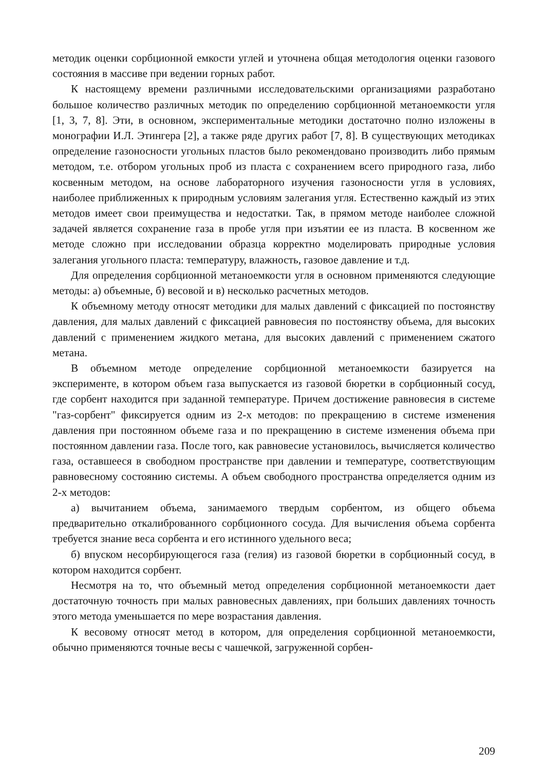методик оценки сорбционной емкости углей и уточнена общая методология оценки газового состояния в массиве при ведении горных работ.
К настоящему времени различными исследовательскими организациями разработано большое количество различных методик по определению сорбционной метаноемкости угля [1, 3, 7, 8]. Эти, в основном, экспериментальные методики достаточно полно изложены в монографии И.Л. Этингера [2], а также ряде других работ [7, 8]. В существующих методиках определение газоносности угольных пластов было рекомендовано производить либо прямым методом, т.е. отбором угольных проб из пласта с сохранением всего природного газа, либо косвенным методом, на основе лабораторного изучения газоносности угля в условиях, наиболее приближенных к природным условиям залегания угля. Естественно каждый из этих методов имеет свои преимущества и недостатки. Так, в прямом методе наиболее сложной задачей является сохранение газа в пробе угля при изъятии ее из пласта. В косвенном же методе сложно при исследовании образца корректно моделировать природные условия залегания угольного пласта: температуру, влажность, газовое давление и т.д.
Для определения сорбционной метаноемкости угля в основном применяются следующие методы: а) объемные, б) весовой и в) несколько расчетных методов.
К объемному методу относят методики для малых давлений с фиксацией по постоянству давления, для малых давлений с фиксацией равновесия по постоянству объема, для высоких давлений с применением жидкого метана, для высоких давлений с применением сжатого метана.
В объемном методе определение сорбционной метаноемкости базируется на эксперименте, в котором объем газа выпускается из газовой бюретки в сорбционный сосуд, где сорбент находится при заданной температуре. Причем достижение равновесия в системе "газ-сорбент" фиксируется одним из 2-х методов: по прекращению в системе изменения давления при постоянном объеме газа и по прекращению в системе изменения объема при постоянном давлении газа. После того, как равновесие установилось, вычисляется количество газа, оставшееся в свободном пространстве при давлении и температуре, соответствующим равновесному состоянию системы. А объем свободного пространства определяется одним из 2-х методов:
а) вычитанием объема, занимаемого твердым сорбентом, из общего объема предварительно откалиброванного сорбционного сосуда. Для вычисления объема сорбента требуется знание веса сорбента и его истинного удельного веса;
б) впуском несорбирующегося газа (гелия) из газовой бюретки в сорбционный сосуд, в котором находится сорбент.
Несмотря на то, что объемный метод определения сорбционной метаноемкости дает достаточную точность при малых равновесных давлениях, при больших давлениях точность этого метода уменьшается по мере возрастания давления.
К весовому относят метод в котором, для определения сорбционной метаноемкости, обычно применяются точные весы с чашечкой, загруженной сорбен-
209